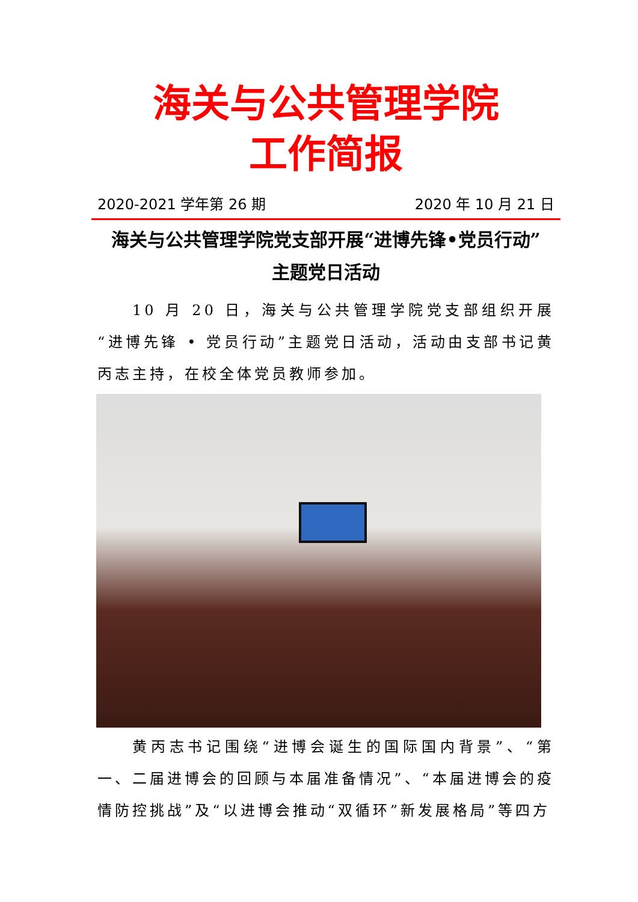海关与公共管理学院
工作简报
2020-2021 学年第 26 期 2020 年 10 月 21 日
海关与公共管理学院党支部开展“进博先锋•党员行动”
主题党日活动
10 月 20 日，海关与公共管理学院党支部组织开展“进博先锋 • 党员行动”主题党日活动，活动由支部书记黄丙志主持，在校全体党员教师参加。
黄丙志书记围绕“进博会诞生的国际国内背景”、“第一、二届进博会的回顾与本届准备情况”、“本届进博会的疫情防控挑战”及“以进博会推动“双循环”新发展格局”等四方